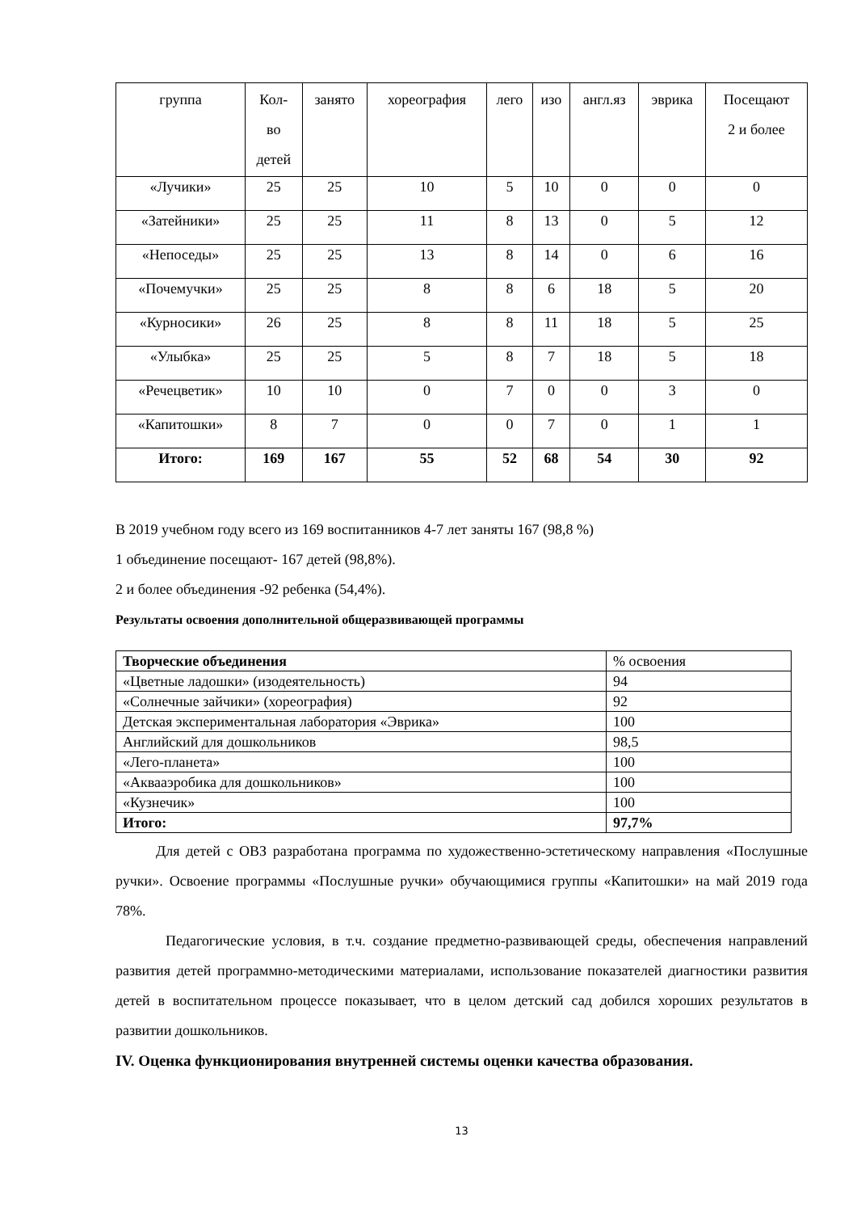| группа | Кол- во детей | занято | хореография | лего | изо | англ.яз | эврика | Посещают 2 и более |
| --- | --- | --- | --- | --- | --- | --- | --- | --- |
| «Лучики» | 25 | 25 | 10 | 5 | 10 | 0 | 0 | 0 |
| «Затейники» | 25 | 25 | 11 | 8 | 13 | 0 | 5 | 12 |
| «Непоседы» | 25 | 25 | 13 | 8 | 14 | 0 | 6 | 16 |
| «Почемучки» | 25 | 25 | 8 | 8 | 6 | 18 | 5 | 20 |
| «Курносики» | 26 | 25 | 8 | 8 | 11 | 18 | 5 | 25 |
| «Улыбка» | 25 | 25 | 5 | 8 | 7 | 18 | 5 | 18 |
| «Речецветик» | 10 | 10 | 0 | 7 | 0 | 0 | 3 | 0 |
| «Капитошки» | 8 | 7 | 0 | 0 | 7 | 0 | 1 | 1 |
| Итого: | 169 | 167 | 55 | 52 | 68 | 54 | 30 | 92 |
В 2019 учебном году всего из 169 воспитанников 4-7 лет заняты 167 (98,8 %)
1 объединение посещают- 167 детей (98,8%).
2 и более объединения -92 ребенка (54,4%).
Результаты освоения дополнительной общеразвивающей программы
| Творческие объединения | % освоения |
| «Цветные ладошки» (изодеятельность) | 94 |
| «Солнечные зайчики» (хореография) | 92 |
| Детская экспериментальная лаборатория «Эврика» | 100 |
| Английский для дошкольников | 98,5 |
| «Лего-планета» | 100 |
| «Аквааэробика для дошкольников» | 100 |
| «Кузнечик» | 100 |
| Итого: | 97,7% |
Для детей с ОВЗ разработана программа по художественно-эстетическому направления «Послушные ручки». Освоение программы «Послушные ручки» обучающимися группы «Капитошки» на май 2019 года 78%.
Педагогические условия, в т.ч. создание предметно-развивающей среды, обеспечения направлений развития детей программно-методическими материалами, использование показателей диагностики развития детей в воспитательном процессе показывает, что в целом детский сад добился хороших результатов в развитии дошкольников.
IV. Оценка функционирования внутренней системы оценки качества образования.
13